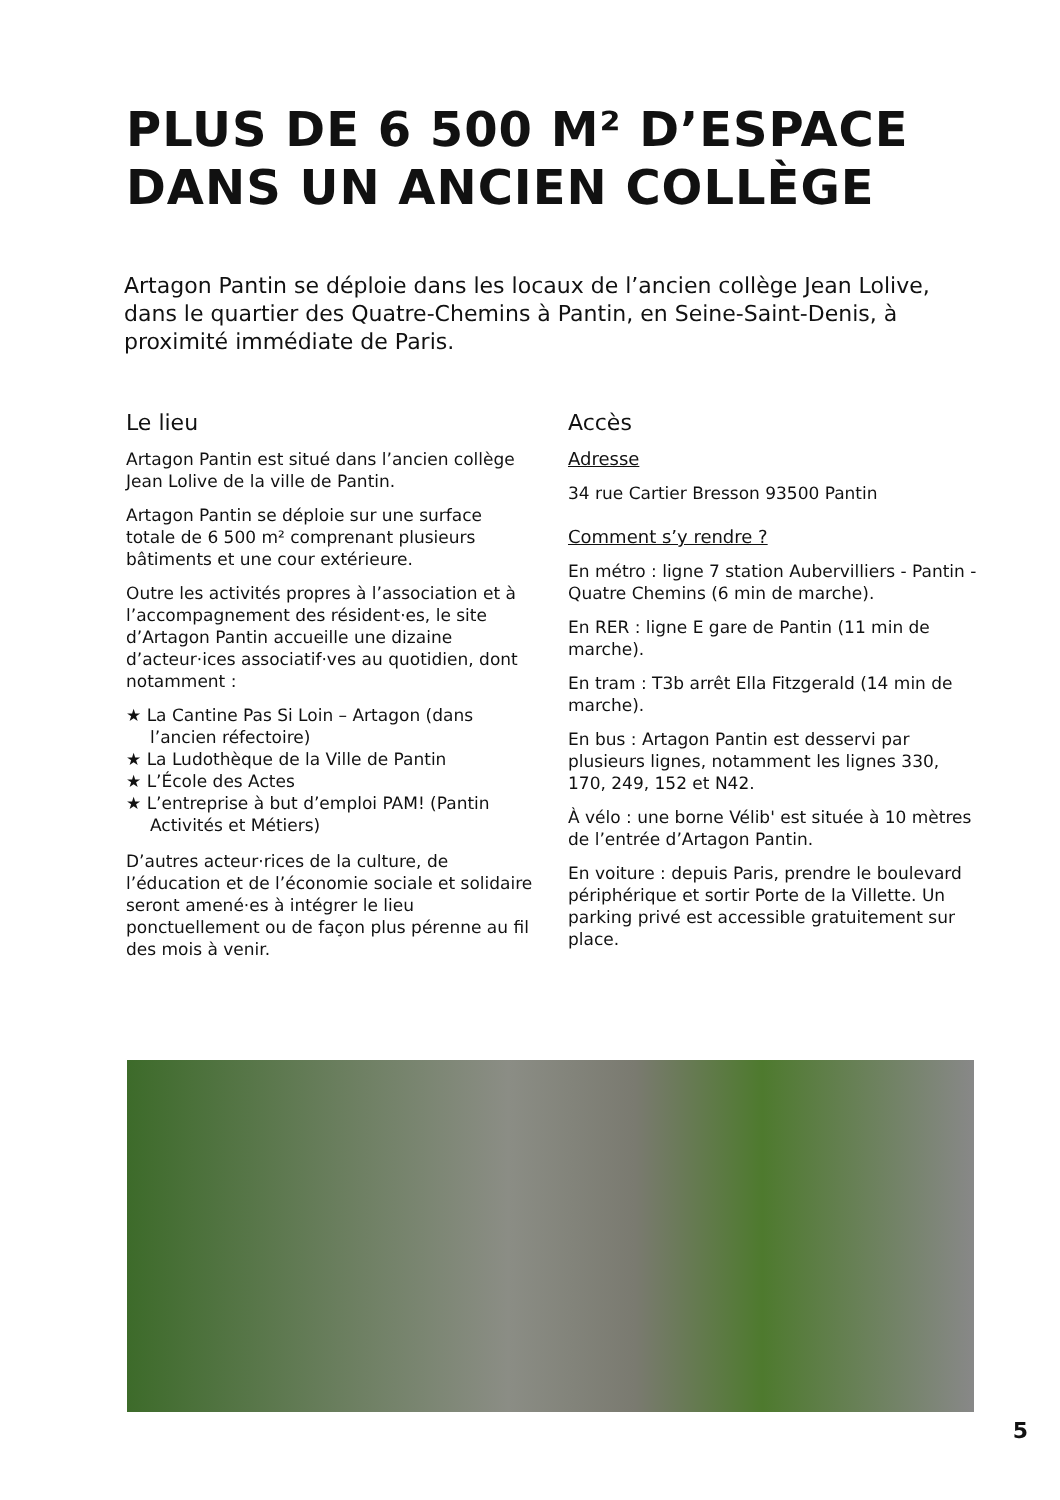PLUS DE 6 500 M² D’ESPACE
DANS UN ANCIEN COLLÈGE
Artagon Pantin se déploie dans les locaux de l’ancien collège Jean Lolive, dans le quartier des Quatre-Chemins à Pantin, en Seine-Saint-Denis, à proximité immédiate de Paris.
Le lieu
Artagon Pantin est situé dans l’ancien collège Jean Lolive de la ville de Pantin.
Artagon Pantin se déploie sur une surface totale de 6 500 m² comprenant plusieurs bâtiments et une cour extérieure.
Outre les activités propres à l’association et à l’accompagnement des résident·es, le site d’Artagon Pantin accueille une dizaine d’acteur·ices associatif·ves au quotidien, dont notamment :
★ La Cantine Pas Si Loin – Artagon (dans l’ancien réfectoire)
★ La Ludothèque de la Ville de Pantin
★ L’École des Actes
★ L’entreprise à but d’emploi PAM! (Pantin Activités et Métiers)
D’autres acteur·rices de la culture, de l’éducation et de l’économie sociale et solidaire seront amené·es à intégrer le lieu ponctuellement ou de façon plus pérenne au fil des mois à venir.
Accès
Adresse
34 rue Cartier Bresson 93500 Pantin
Comment s’y rendre ?
En métro : ligne 7 station Aubervilliers - Pantin - Quatre Chemins (6 min de marche).
En RER : ligne E gare de Pantin (11 min de marche).
En tram : T3b arrêt Ella Fitzgerald (14 min de marche).
En bus : Artagon Pantin est desservi par plusieurs lignes, notamment les lignes 330, 170, 249, 152 et N42.
À vélo : une borne Vélib' est située à 10 mètres de l’entrée d’Artagon Pantin.
En voiture : depuis Paris, prendre le boulevard périphérique et sortir Porte de la Villette. Un parking privé est accessible gratuitement sur place.
5